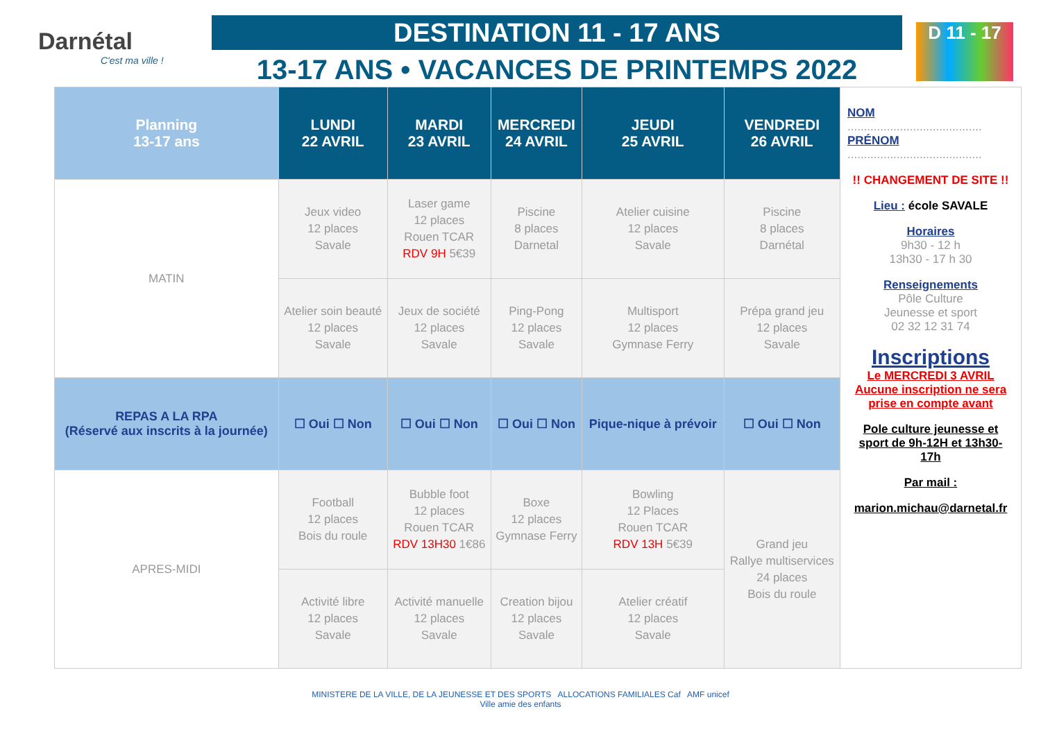Darnétal
C'est ma ville !
DESTINATION 11 - 17 ANS
13-17 ANS • VACANCES DE PRINTEMPS 2022
D 11 - 17
| Planning 13-17 ans | LUNDI 22 AVRIL | MARDI 23 AVRIL | MERCREDI 24 AVRIL | JEUDI 25 AVRIL | VENDREDI 26 AVRIL |
| --- | --- | --- | --- | --- | --- |
| MATIN | Jeux video 12 places Savale | Laser game 12 places Rouen TCAR RDV 9H 5€39 | Piscine 8 places Darnetal | Atelier cuisine 12 places Savale | Piscine 8 places Darnétal |
| | Atelier soin beauté 12 places Savale | Jeux de société 12 places Savale | Ping-Pong 12 places Savale | Multisport 12 places Gymnase Ferry | Prépa grand jeu 12 places Savale |
| REPAS A LA RPA (Réservé aux inscrits à la journée) | ☐ Oui ☐ Non | ☐ Oui ☐ Non | ☐ Oui ☐ Non | Pique-nique à prévoir | ☐ Oui ☐ Non |
| APRES-MIDI | Football 12 places Bois du roule | Bubble foot 12 places Rouen TCAR RDV 13H30 1€86 | Boxe 12 places Gymnase Ferry | Bowling 12 Places Rouen TCAR RDV 13H 5€39 | Grand jeu Rallye multiservices 24 places Bois du roule |
| | Activité libre 12 places Savale | Activité manuelle 12 places Savale | Creation bijou 12 places Savale | Atelier créatif 12 places Savale | |
NOM
.........................................
PRÉNOM
.........................................
!! CHANGEMENT DE SITE !!
Lieu : école SAVALE
Horaires
9h30 - 12 h
13h30 - 17 h 30
Renseignements
Pôle Culture
Jeunesse et sport
02 32 12 31 74
Inscriptions
Le MERCREDI 3 AVRIL
Aucune inscription ne sera prise en compte avant
Pole culture jeunesse et sport de 9h-12H et 13h30- 17h
Par mail :
marion.michau@darnetal.fr
MINISTERE DE LA VILLE, DE LA JEUNESSE ET DES SPORTS ALLOCATIONS FAMILIALES Caf AMF unicef
Ville amie des enfants